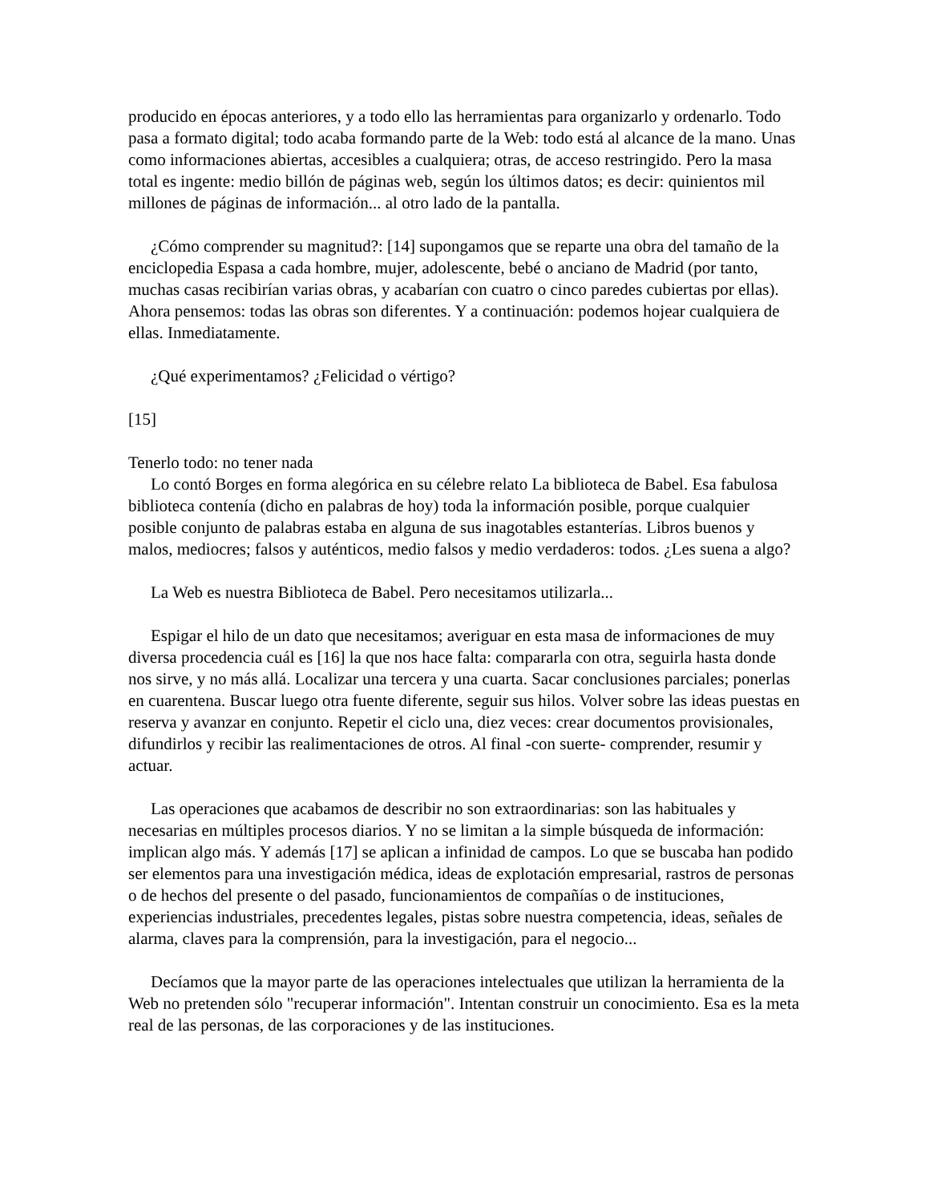producido en épocas anteriores, y a todo ello las herramientas para organizarlo y ordenarlo. Todo pasa a formato digital; todo acaba formando parte de la Web: todo está al alcance de la mano. Unas como informaciones abiertas, accesibles a cualquiera; otras, de acceso restringido. Pero la masa total es ingente: medio billón de páginas web, según los últimos datos; es decir: quinientos mil millones de páginas de información... al otro lado de la pantalla.
¿Cómo comprender su magnitud?: [14] supongamos que se reparte una obra del tamaño de la enciclopedia Espasa a cada hombre, mujer, adolescente, bebé o anciano de Madrid (por tanto, muchas casas recibirían varias obras, y acabarían con cuatro o cinco paredes cubiertas por ellas). Ahora pensemos: todas las obras son diferentes. Y a continuación: podemos hojear cualquiera de ellas. Inmediatamente.
¿Qué experimentamos? ¿Felicidad o vértigo?
[15]
Tenerlo todo: no tener nada
Lo contó Borges en forma alegórica en su célebre relato La biblioteca de Babel. Esa fabulosa biblioteca contenía (dicho en palabras de hoy) toda la información posible, porque cualquier posible conjunto de palabras estaba en alguna de sus inagotables estanterías. Libros buenos y malos, mediocres; falsos y auténticos, medio falsos y medio verdaderos: todos. ¿Les suena a algo?
La Web es nuestra Biblioteca de Babel. Pero necesitamos utilizarla...
Espigar el hilo de un dato que necesitamos; averiguar en esta masa de informaciones de muy diversa procedencia cuál es [16] la que nos hace falta: compararla con otra, seguirla hasta donde nos sirve, y no más allá. Localizar una tercera y una cuarta. Sacar conclusiones parciales; ponerlas en cuarentena. Buscar luego otra fuente diferente, seguir sus hilos. Volver sobre las ideas puestas en reserva y avanzar en conjunto. Repetir el ciclo una, diez veces: crear documentos provisionales, difundirlos y recibir las realimentaciones de otros. Al final -con suerte- comprender, resumir y actuar.
Las operaciones que acabamos de describir no son extraordinarias: son las habituales y necesarias en múltiples procesos diarios. Y no se limitan a la simple búsqueda de información: implican algo más. Y además [17] se aplican a infinidad de campos. Lo que se buscaba han podido ser elementos para una investigación médica, ideas de explotación empresarial, rastros de personas o de hechos del presente o del pasado, funcionamientos de compañías o de instituciones, experiencias industriales, precedentes legales, pistas sobre nuestra competencia, ideas, señales de alarma, claves para la comprensión, para la investigación, para el negocio...
Decíamos que la mayor parte de las operaciones intelectuales que utilizan la herramienta de la Web no pretenden sólo "recuperar información". Intentan construir un conocimiento. Esa es la meta real de las personas, de las corporaciones y de las instituciones.